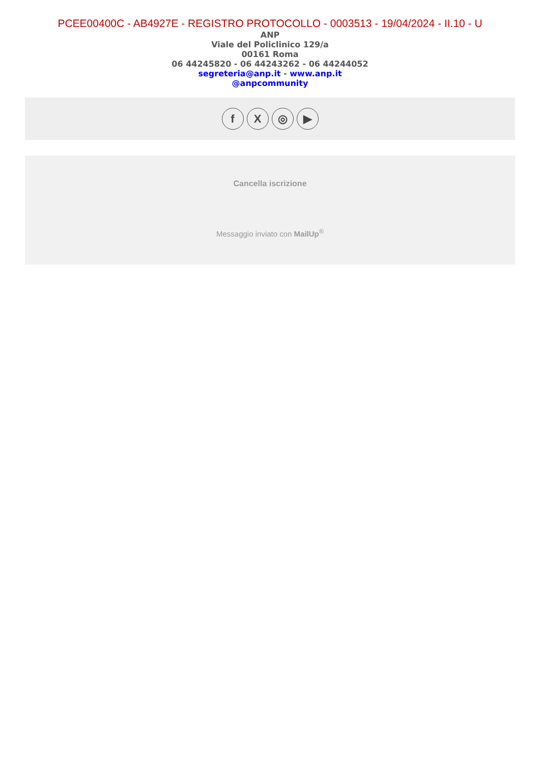PCEE00400C - AB4927E - REGISTRO PROTOCOLLO - 0003513 - 19/04/2024 - II.10 - U
ANP
Viale del Policlinico 129/a
00161 Roma
06 44245820 - 06 44243262 - 06 44244052
segreteria@anp.it - www.anp.it
@anpcommunity
f X ◎ ▶
Cancella iscrizione
Messaggio inviato con MailUp<sup>®</sup>